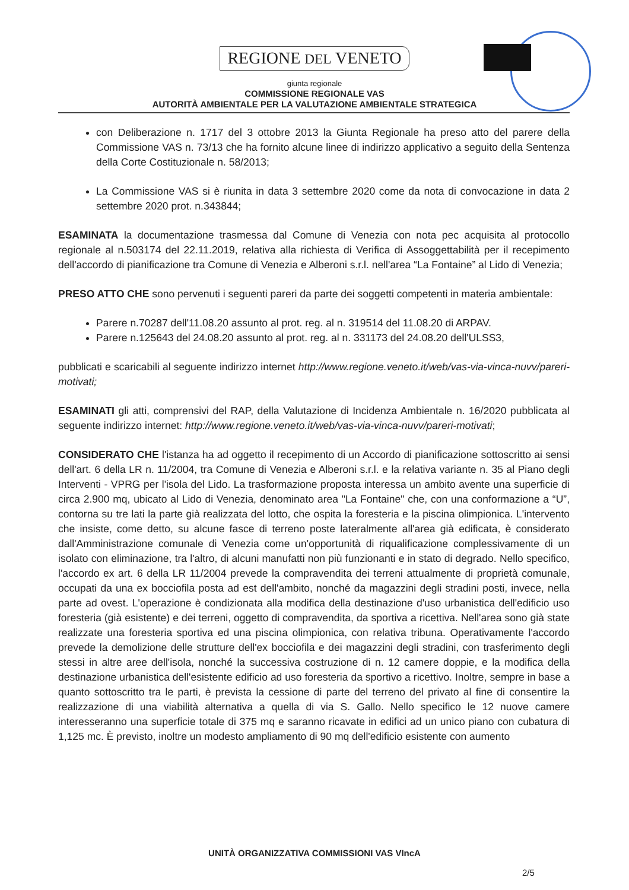REGIONE DEL VENETO
giunta regionale
COMMISSIONE REGIONALE VAS
AUTORITÀ AMBIENTALE PER LA VALUTAZIONE AMBIENTALE STRATEGICA
con Deliberazione n. 1717 del 3 ottobre 2013 la Giunta Regionale ha preso atto del parere della Commissione VAS n. 73/13 che ha fornito alcune linee di indirizzo applicativo a seguito della Sentenza della Corte Costituzionale n. 58/2013;
La Commissione VAS si è riunita in data 3 settembre 2020 come da nota di convocazione in data 2 settembre 2020 prot. n.343844;
ESAMINATA la documentazione trasmessa dal Comune di Venezia con nota pec acquisita al protocollo regionale al n.503174 del 22.11.2019, relativa alla richiesta di Verifica di Assoggettabilità per il recepimento dell'accordo di pianificazione tra Comune di Venezia e Alberoni s.r.l. nell'area “La Fontaine” al Lido di Venezia;
PRESO ATTO CHE sono pervenuti i seguenti pareri da parte dei soggetti competenti in materia ambientale:
Parere n.70287 dell'11.08.20 assunto al prot. reg. al n. 319514 del 11.08.20 di ARPAV.
Parere n.125643 del 24.08.20 assunto al prot. reg. al n. 331173 del 24.08.20 dell'ULSS3,
pubblicati e scaricabili al seguente indirizzo internet http://www.regione.veneto.it/web/vas-via-vinca-nuvv/pareri-motivati;
ESAMINATI gli atti, comprensivi del RAP, della Valutazione di Incidenza Ambientale n. 16/2020 pubblicata al seguente indirizzo internet: http://www.regione.veneto.it/web/vas-via-vinca-nuvv/pareri-motivati;
CONSIDERATO CHE l'istanza ha ad oggetto il recepimento di un Accordo di pianificazione sottoscritto ai sensi dell'art. 6 della LR n. 11/2004, tra Comune di Venezia e Alberoni s.r.l. e la relativa variante n. 35 al Piano degli Interventi - VPRG per l'isola del Lido. La trasformazione proposta interessa un ambito avente una superficie di circa 2.900 mq, ubicato al Lido di Venezia, denominato area "La Fontaine" che, con una conformazione a “U”, contorna su tre lati la parte già realizzata del lotto, che ospita la foresteria e la piscina olimpionica. L'intervento che insiste, come detto, su alcune fasce di terreno poste lateralmente all'area già edificata, è considerato dall'Amministrazione comunale di Venezia come un'opportunità di riqualificazione complessivamente di un isolato con eliminazione, tra l'altro, di alcuni manufatti non più funzionanti e in stato di degrado. Nello specifico, l'accordo ex art. 6 della LR 11/2004 prevede la compravendita dei terreni attualmente di proprietà comunale, occupati da una ex bocciofila posta ad est dell'ambito, nonché da magazzini degli stradini posti, invece, nella parte ad ovest. L'operazione è condizionata alla modifica della destinazione d'uso urbanistica dell'edificio uso foresteria (già esistente) e dei terreni, oggetto di compravendita, da sportiva a ricettiva. Nell'area sono già state realizzate una foresteria sportiva ed una piscina olimpionica, con relativa tribuna. Operativamente l'accordo prevede la demolizione delle strutture dell'ex bocciofila e dei magazzini degli stradini, con trasferimento degli stessi in altre aree dell'isola, nonché la successiva costruzione di n. 12 camere doppie, e la modifica della destinazione urbanistica dell'esistente edificio ad uso foresteria da sportivo a ricettivo. Inoltre, sempre in base a quanto sottoscritto tra le parti, è prevista la cessione di parte del terreno del privato al fine di consentire la realizzazione di una viabilità alternativa a quella di via S. Gallo. Nello specifico le 12 nuove camere interesseranno una superficie totale di 375 mq e saranno ricavate in edifici ad un unico piano con cubatura di 1,125 mc. È previsto, inoltre un modesto ampliamento di 90 mq dell'edificio esistente con aumento
UNITÀ ORGANIZZATIVA COMMISSIONI VAS VIncA
2/5